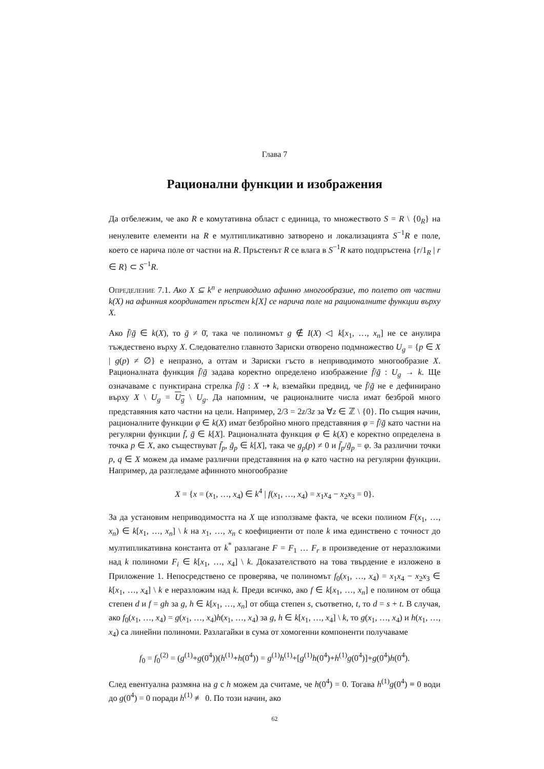Глава 7
Рационални функции и изображения
Да отбележим, че ако R е комутативна област с единица, то множеството S = R \ {0<sub>R</sub>} на ненулевите елементи на R е мултипликативно затворено и локализацията S<sup>−1</sup>R е поле, което се нарича поле от частни на R. Пръстенът R се влага в S<sup>−1</sup>R като подпръстена {r/1<sub>R</sub> | r ∈ R} ⊂ S<sup>−1</sup>R.
Определение 7.1. Ако X ⊆ k<sup>n</sup> е неприводимо афинно многообразие, то полето от частни k(X) на афинния координатен пръстен k[X] се нарича поле на рационалните функции върху X.
Ако f̄/ḡ ∈ k(X), то ḡ ≠ 0̄, така че полиномът g ∉ I(X) ◁ k[x<sub>1</sub>, …, x<sub>n</sub>] не се анулира тъждествено върху X. Следователно главното Зариски отворено подмножество U<sub>g</sub> = {p ∈ X | g(p) ≠ ∅} е непразно, а оттам и Зариски гъсто в неприводимото многообразие X. Рационалната функция f̄/ḡ задава коректно определено изображение f̄/ḡ : U<sub>g</sub> → k. Ще означаваме с пунктирана стрелка f̄/ḡ : X ⇢ k, вземайки предвид, че f̄/ḡ не е дефинирано върху X \ U<sub>g</sub> = U<sub>g</sub> \ U<sub>g</sub>. Да напомним, че рационалните числа имат безброй много представяния като частни на цели. Например, 2/3 = 2z/3z за ∀z ∈ ℤ \ {0}. По същия начин, рационалните функции φ ∈ k(X) имат безбройно много представяния φ = f̄/ḡ като частни на регулярни функции f̄, ḡ ∈ k[X]. Рационалната функция φ ∈ k(X) е коректно определена в точка p ∈ X, ако съществуват f̄<sub>p</sub>, ḡ<sub>p</sub> ∈ k[X], така че g<sub>p</sub>(p) ≠ 0 и f̄<sub>p</sub>/ḡ<sub>p</sub> = φ. За различни точки p, q ∈ X можем да имаме различни представяния на φ като частно на регулярни функции. Например, да разгледаме афинното многообразие
X = {x = (x<sub>1</sub>, …, x<sub>4</sub>) ∈ k<sup>4</sup> | f(x<sub>1</sub>, …, x<sub>4</sub>) = x<sub>1</sub>x<sub>4</sub> − x<sub>2</sub>x<sub>3</sub> = 0}.
За да установим неприводимостта на X ще използваме факта, че всеки полином F(x<sub>1</sub>, …, x<sub>n</sub>) ∈ k[x<sub>1</sub>, …, x<sub>n</sub>] \ k на x<sub>1</sub>, …, x<sub>n</sub> с коефициенти от поле k има единствено с точност до мултипликативна константа от k<sup>*</sup> разлагане F = F<sub>1</sub> … F<sub>r</sub> в произведение от неразложими над k полиноми F<sub>i</sub> ∈ k[x<sub>1</sub>, …, x<sub>4</sub>] \ k. Доказателството на това твърдение е изложено в Приложение 1. Непосредствено се проверява, че полиномът f<sub>0</sub>(x<sub>1</sub>, …, x<sub>4</sub>) = x<sub>1</sub>x<sub>4</sub> − x<sub>2</sub>x<sub>3</sub> ∈ k[x<sub>1</sub>, …, x<sub>4</sub>] \ k е неразложим над k. Преди всичко, ако f ∈ k[x<sub>1</sub>, …, x<sub>n</sub>] е полином от обща степен d и f = gh за g, h ∈ k[x<sub>1</sub>, …, x<sub>n</sub>] от обща степен s, съответно, t, то d = s + t. В случая, ако f<sub>0</sub>(x<sub>1</sub>, …, x<sub>4</sub>) = g(x<sub>1</sub>, …, x<sub>4</sub>)h(x<sub>1</sub>, …, x<sub>4</sub>) за g, h ∈ k[x<sub>1</sub>, …, x<sub>4</sub>] \ k, то g(x<sub>1</sub>, …, x<sub>4</sub>) и h(x<sub>1</sub>, …, x<sub>4</sub>) са линейни полиноми. Разлагайки в сума от хомогенни компоненти получаваме
f<sub>0</sub> = f<sub>0</sub><sup>(2)</sup> = (g<sup>(1)</sup>+g(0<sup>4</sup>))(h<sup>(1)</sup>+h(0<sup>4</sup>)) = g<sup>(1)</sup>h<sup>(1)</sup>+[g<sup>(1)</sup>h(0<sup>4</sup>)+h<sup>(1)</sup>g(0<sup>4</sup>)]+g(0<sup>4</sup>)h(0<sup>4</sup>).
След евентуална размяна на g с h можем да считаме, че h(0<sup>4</sup>) = 0. Тогава h<sup>(1)</sup>g(0<sup>4</sup>) ≡ 0 води до g(0<sup>4</sup>) = 0 поради h<sup>(1)</sup> ≢ 0. По този начин, ако
62